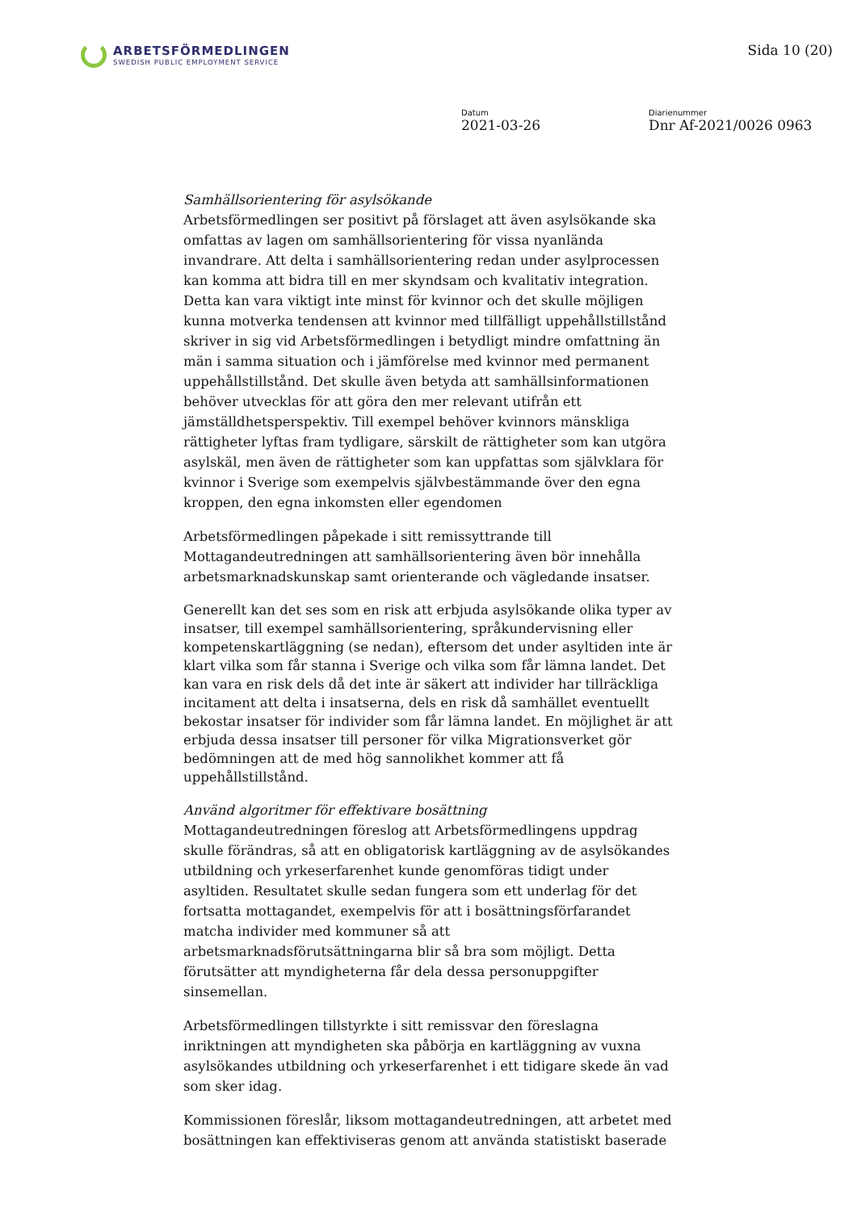ARBETSFÖRMEDLINGEN
SWEDISH PUBLIC EMPLOYMENT SERVICE
Sida 10 (20)
Datum
2021-03-26
Diarienummer
Dnr Af-2021/0026 0963
Samhällsorientering för asylsökande
Arbetsförmedlingen ser positivt på förslaget att även asylsökande ska omfattas av lagen om samhällsorientering för vissa nyanlända invandrare. Att delta i samhällsorientering redan under asylprocessen kan komma att bidra till en mer skyndsam och kvalitativ integration. Detta kan vara viktigt inte minst för kvinnor och det skulle möjligen kunna motverka tendensen att kvinnor med tillfälligt uppehållstillstånd skriver in sig vid Arbetsförmedlingen i betydligt mindre omfattning än män i samma situation och i jämförelse med kvinnor med permanent uppehållstillstånd. Det skulle även betyda att samhällsinformationen behöver utvecklas för att göra den mer relevant utifrån ett jämställdhetsperspektiv. Till exempel behöver kvinnors mänskliga rättigheter lyftas fram tydligare, särskilt de rättigheter som kan utgöra asylskäl, men även de rättigheter som kan uppfattas som självklara för kvinnor i Sverige som exempelvis självbestämmande över den egna kroppen, den egna inkomsten eller egendomen
Arbetsförmedlingen påpekade i sitt remissyttrande till Mottagandeutredningen att samhällsorientering även bör innehålla arbetsmarknadskunskap samt orienterande och vägledande insatser.
Generellt kan det ses som en risk att erbjuda asylsökande olika typer av insatser, till exempel samhällsorientering, språkundervisning eller kompetenskartläggning (se nedan), eftersom det under asyltiden inte är klart vilka som får stanna i Sverige och vilka som får lämna landet. Det kan vara en risk dels då det inte är säkert att individer har tillräckliga incitament att delta i insatserna, dels en risk då samhället eventuellt bekostar insatser för individer som får lämna landet. En möjlighet är att erbjuda dessa insatser till personer för vilka Migrationsverket gör bedömningen att de med hög sannolikhet kommer att få uppehållstillstånd.
Använd algoritmer för effektivare bosättning
Mottagandeutredningen föreslog att Arbetsförmedlingens uppdrag skulle förändras, så att en obligatorisk kartläggning av de asylsökandes utbildning och yrkeserfarenhet kunde genomföras tidigt under asyltiden. Resultatet skulle sedan fungera som ett underlag för det fortsatta mottagandet, exempelvis för att i bosättningsförfarandet matcha individer med kommuner så att arbetsmarknadsförutsättningarna blir så bra som möjligt. Detta förutsätter att myndigheterna får dela dessa personuppgifter sinsemellan.
Arbetsförmedlingen tillstyrkte i sitt remissvar den föreslagna inriktningen att myndigheten ska påbörja en kartläggning av vuxna asylsökandes utbildning och yrkeserfarenhet i ett tidigare skede än vad som sker idag.
Kommissionen föreslår, liksom mottagandeutredningen, att arbetet med bosättningen kan effektiviseras genom att använda statistiskt baserade